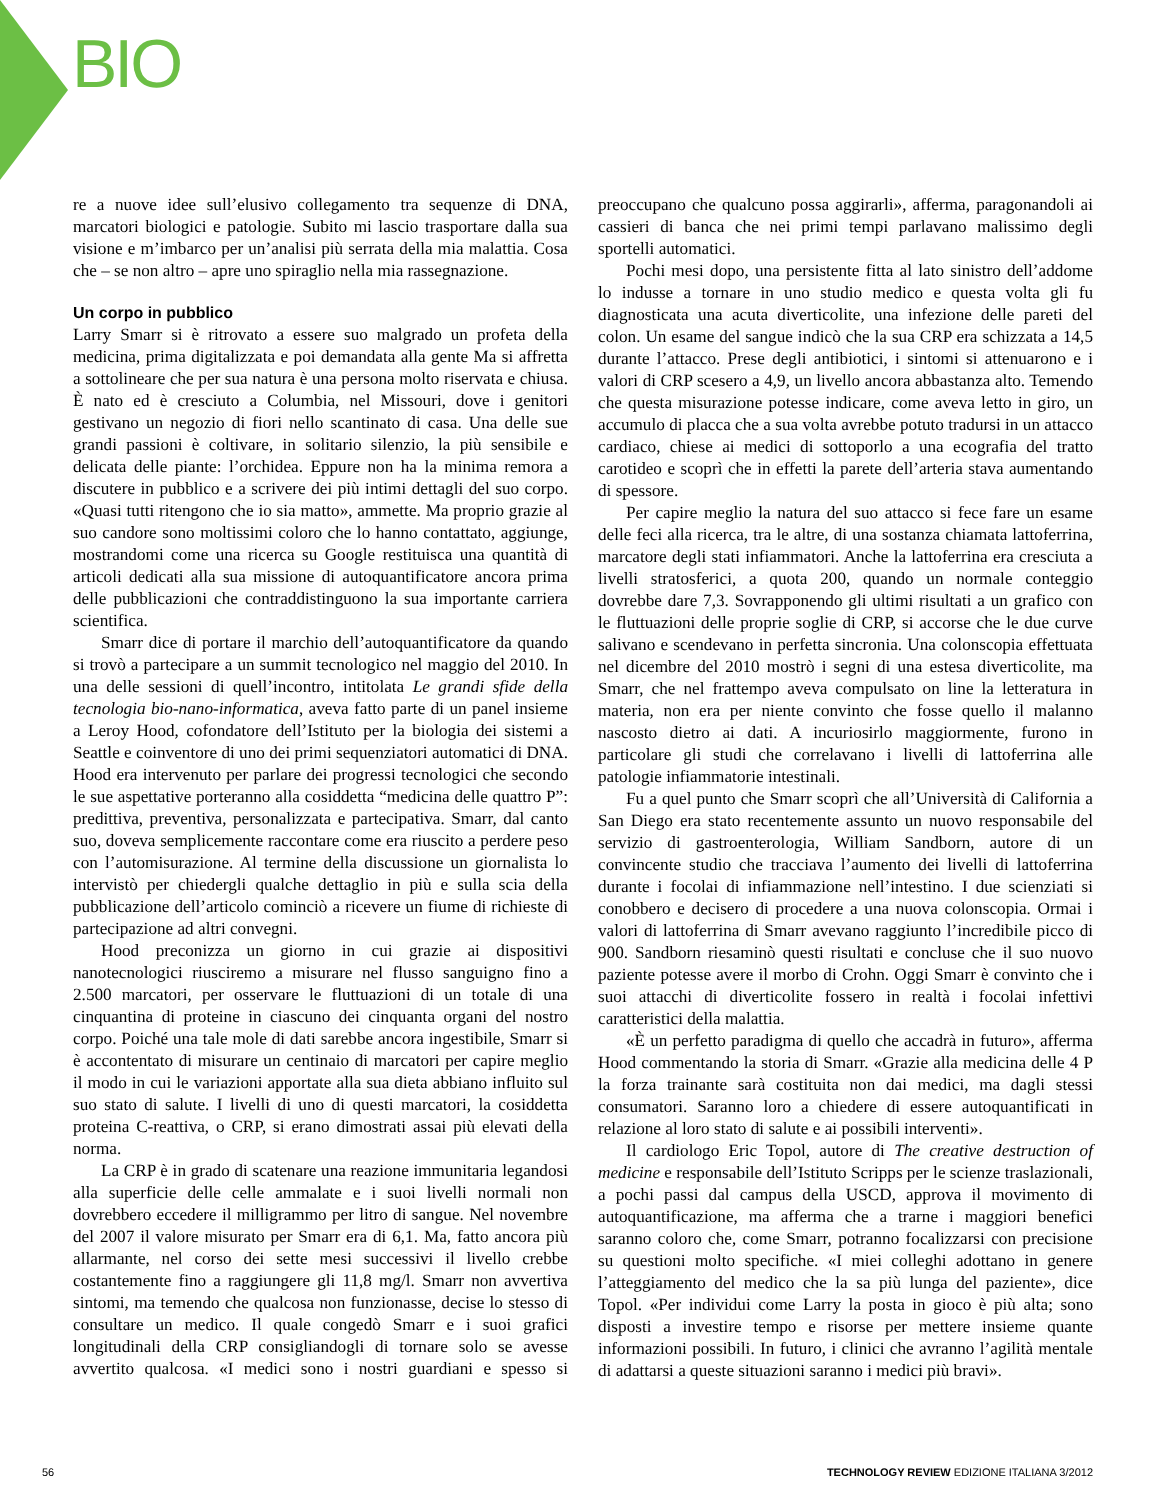BIO
re a nuove idee sull’elusivo collegamento tra sequenze di DNA, marcatori biologici e patologie. Subito mi lascio trasportare dalla sua visione e m’imbarco per un’analisi più serrata della mia malattia. Cosa che – se non altro – apre uno spiraglio nella mia rassegnazione.
Un corpo in pubblico
Larry Smarr si è ritrovato a essere suo malgrado un profeta della medicina, prima digitalizzata e poi demandata alla gente Ma si affretta a sottolineare che per sua natura è una persona molto riservata e chiusa. È nato ed è cresciuto a Columbia, nel Missouri, dove i genitori gestivano un negozio di fiori nello scantinato di casa. Una delle sue grandi passioni è coltivare, in solitario silenzio, la più sensibile e delicata delle piante: l’orchidea. Eppure non ha la minima remora a discutere in pubblico e a scrivere dei più intimi dettagli del suo corpo. «Quasi tutti ritengono che io sia matto», ammette. Ma proprio grazie al suo candore sono moltissimi coloro che lo hanno contattato, aggiunge, mostrandomi come una ricerca su Google restituisca una quantità di articoli dedicati alla sua missione di autoquantificatore ancora prima delle pubblicazioni che contraddistinguono la sua importante carriera scientifica.
Smarr dice di portare il marchio dell’autoquantificatore da quando si trovò a partecipare a un summit tecnologico nel maggio del 2010. In una delle sessioni di quell’incontro, intitolata Le grandi sfide della tecnologia bio-nano-informatica, aveva fatto parte di un panel insieme a Leroy Hood, cofondatore dell’Istituto per la biologia dei sistemi a Seattle e coinventore di uno dei primi sequenziatori automatici di DNA. Hood era intervenuto per parlare dei progressi tecnologici che secondo le sue aspettative porteranno alla cosiddetta “medicina delle quattro P”: predittiva, preventiva, personalizzata e partecipativa. Smarr, dal canto suo, doveva semplicemente raccontare come era riuscito a perdere peso con l’automisurazione. Al termine della discussione un giornalista lo intervistò per chiedergli qualche dettaglio in più e sulla scia della pubblicazione dell’articolo cominciò a ricevere un fiume di richieste di partecipazione ad altri convegni.
Hood preconizza un giorno in cui grazie ai dispositivi nanotecnologici riusciremo a misurare nel flusso sanguigno fino a 2.500 marcatori, per osservare le fluttuazioni di un totale di una cinquantina di proteine in ciascuno dei cinquanta organi del nostro corpo. Poiché una tale mole di dati sarebbe ancora ingestibile, Smarr si è accontentato di misurare un centinaio di marcatori per capire meglio il modo in cui le variazioni apportate alla sua dieta abbiano influito sul suo stato di salute. I livelli di uno di questi marcatori, la cosiddetta proteina C-reattiva, o CRP, si erano dimostrati assai più elevati della norma.
La CRP è in grado di scatenare una reazione immunitaria legandosi alla superficie delle celle ammalate e i suoi livelli normali non dovrebbero eccedere il milligrammo per litro di sangue. Nel novembre del 2007 il valore misurato per Smarr era di 6,1. Ma, fatto ancora più allarmante, nel corso dei sette mesi successivi il livello crebbe costantemente fino a raggiungere gli 11,8 mg/l. Smarr non avvertiva sintomi, ma temendo che qualcosa non funzionasse, decise lo stesso di consultare un medico. Il quale congedò Smarr e i suoi grafici longitudinali della CRP consigliandogli di tornare solo se avesse avvertito qualcosa. «I medici sono i nostri guardiani e spesso si preoccupano che qualcuno possa aggirarli», afferma, paragonandoli ai cassieri di banca che nei primi tempi parlavano malissimo degli sportelli automatici.
Pochi mesi dopo, una persistente fitta al lato sinistro dell’addome lo indusse a tornare in uno studio medico e questa volta gli fu diagnosticata una acuta diverticolite, una infezione delle pareti del colon. Un esame del sangue indicò che la sua CRP era schizzata a 14,5 durante l’attacco. Prese degli antibiotici, i sintomi si attenuarono e i valori di CRP scesero a 4,9, un livello ancora abbastanza alto. Temendo che questa misurazione potesse indicare, come aveva letto in giro, un accumulo di placca che a sua volta avrebbe potuto tradursi in un attacco cardiaco, chiese ai medici di sottoporlo a una ecografia del tratto carotideo e scoprì che in effetti la parete dell’arteria stava aumentando di spessore.
Per capire meglio la natura del suo attacco si fece fare un esame delle feci alla ricerca, tra le altre, di una sostanza chiamata lattoferrina, marcatore degli stati infiammatori. Anche la lattoferrina era cresciuta a livelli stratosferici, a quota 200, quando un normale conteggio dovrebbe dare 7,3. Sovrapponendo gli ultimi risultati a un grafico con le fluttuazioni delle proprie soglie di CRP, si accorse che le due curve salivano e scendevano in perfetta sincronia. Una colonscopia effettuata nel dicembre del 2010 mostrò i segni di una estesa diverticolite, ma Smarr, che nel frattempo aveva compulsato on line la letteratura in materia, non era per niente convinto che fosse quello il malanno nascosto dietro ai dati. A incuriosirlo maggiormente, furono in particolare gli studi che correlavano i livelli di lattoferrina alle patologie infiammatorie intestinali.
Fu a quel punto che Smarr scoprì che all’Università di California a San Diego era stato recentemente assunto un nuovo responsabile del servizio di gastroenterologia, William Sandborn, autore di un convincente studio che tracciava l’aumento dei livelli di lattoferrina durante i focolai di infiammazione nell’intestino. I due scienziati si conobbero e decisero di procedere a una nuova colonscopia. Ormai i valori di lattoferrina di Smarr avevano raggiunto l’incredibile picco di 900. Sandborn riesaminò questi risultati e concluse che il suo nuovo paziente potesse avere il morbo di Crohn. Oggi Smarr è convinto che i suoi attacchi di diverticolite fossero in realtà i focolai infettivi caratteristici della malattia.
«È un perfetto paradigma di quello che accadrà in futuro», afferma Hood commentando la storia di Smarr. «Grazie alla medicina delle 4 P la forza trainante sarà costituita non dai medici, ma dagli stessi consumatori. Saranno loro a chiedere di essere autoquantificati in relazione al loro stato di salute e ai possibili interventi».
Il cardiologo Eric Topol, autore di The creative destruction of medicine e responsabile dell’Istituto Scripps per le scienze traslazionali, a pochi passi dal campus della USCD, approva il movimento di autoquantificazione, ma afferma che a trarne i maggiori benefici saranno coloro che, come Smarr, potranno focalizzarsi con precisione su questioni molto specifiche. «I miei colleghi adottano in genere l’atteggiamento del medico che la sa più lunga del paziente», dice Topol. «Per individui come Larry la posta in gioco è più alta; sono disposti a investire tempo e risorse per mettere insieme quante informazioni possibili. In futuro, i clinici che avranno l’agilità mentale di adattarsi a queste situazioni saranno i medici più bravi».
56 TECHNOLOGY REVIEW EDIZIONE ITALIANA 3/2012